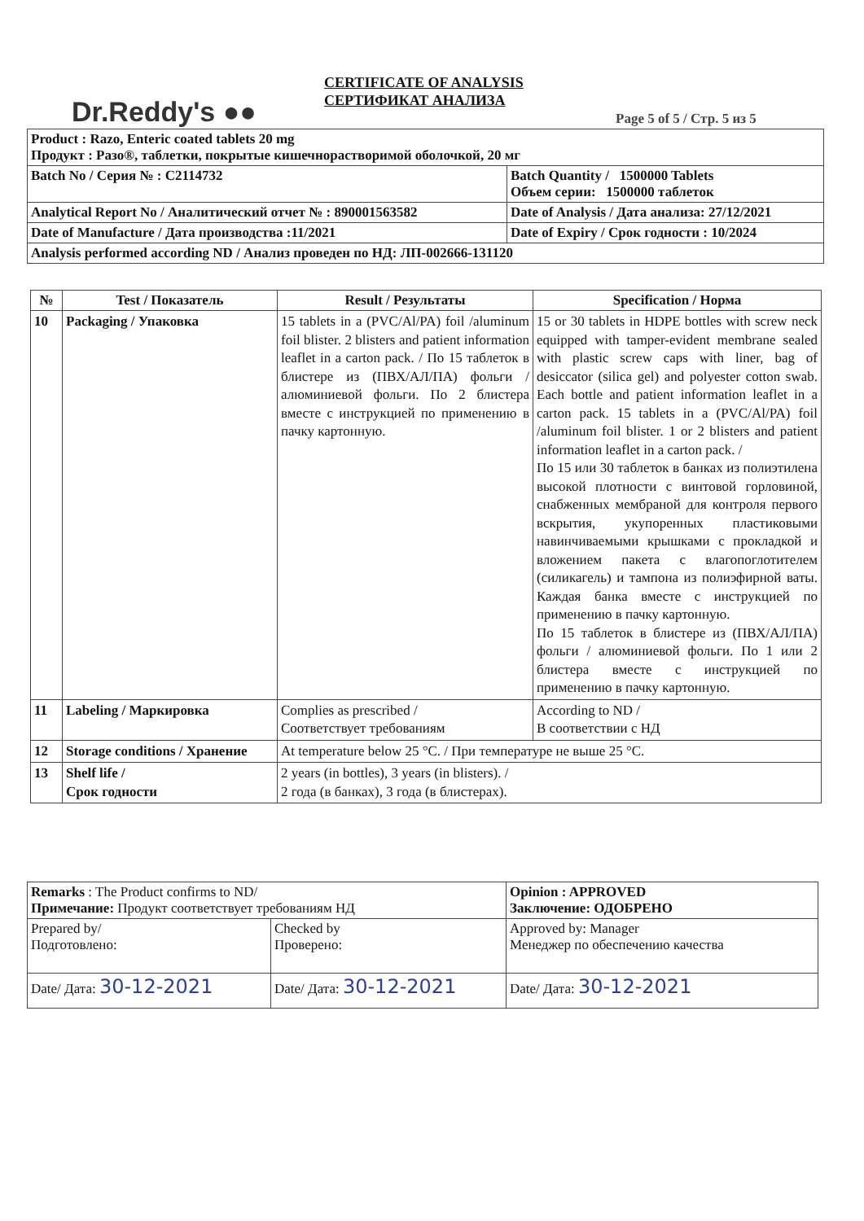Dr.Reddy's ●●
CERTIFICATE OF ANALYSIS
СЕРТИФИКАТ АНАЛИЗА
Page 5 of 5 / Стр. 5 из 5
| Product : Razo, Enteric coated tablets 20 mg Продукт : Разо®, таблетки, покрытые кишечнорастворимой оболочкой, 20 мг | |
| Batch No / Серия № : C2114732 | Batch Quantity / 1500000 Tablets Объем серии: 1500000 таблеток |
| Analytical Report No / Аналитический отчет № : 890001563582 | Date of Analysis / Дата анализа: 27/12/2021 |
| Date of Manufacture / Дата производства :11/2021 | Date of Expiry / Срок годности : 10/2024 |
| Analysis performed according ND / Анализ проведен по НД: ЛП-002666-131120 | |
| № | Test / Показатель | Result / Результаты | Specification / Норма |
| --- | --- | --- | --- |
| 10 | Packaging / Упаковка | 15 tablets in a (PVC/Al/PA) foil /aluminum foil blister. 2 blisters and patient information leaflet in a carton pack. / По 15 таблеток в блистере из (ПВХ/АЛ/ПА) фольги / алюминиевой фольги. По 2 блистера вместе с инструкцией по применению в пачку картонную. | 15 or 30 tablets in HDPE bottles with screw neck equipped with tamper-evident membrane sealed with plastic screw caps with liner, bag of desiccator (silica gel) and polyester cotton swab. Each bottle and patient information leaflet in a carton pack. 15 tablets in a (PVC/Al/PA) foil /aluminum foil blister. 1 or 2 blisters and patient information leaflet in a carton pack. / По 15 или 30 таблеток в банках из полиэтилена высокой плотности с винтовой горловиной, снабженных мембраной для контроля первого вскрытия, укупоренных пластиковыми навинчиваемыми крышками с прокладкой и вложением пакета с влагопоглотителем (силикагель) и тампона из полиэфирной ваты. Каждая банка вместе с инструкцией по применению в пачку картонную. По 15 таблеток в блистере из (ПВХ/АЛ/ПА) фольги / алюминиевой фольги. По 1 или 2 блистера вместе с инструкцией по применению в пачку картонную. |
| 11 | Labeling / Маркировка | Complies as prescribed / Соответствует требованиям | According to ND / В соответствии с НД |
| 12 | Storage conditions / Хранение | At temperature below 25 °C. / При температуре не выше 25 °C. | |
| 13 | Shelf life / Срок годности | 2 years (in bottles), 3 years (in blisters). / 2 года (в банках), 3 года (в блистерах). | |
| Remarks : The Product confirms to ND/ Примечание: Продукт соответствует требованиям НД | | Opinion : APPROVED Заключение: ОДОБРЕНО |
| Prepared by/ Подготовлено: | Checked by Проверено: | Approved by: Manager Менеджер по обеспечению качества |
| Date/ Дата: 30-12-2021 | Date/ Дата: 30-12-2021 | Date/ Дата: 30-12-2021 |